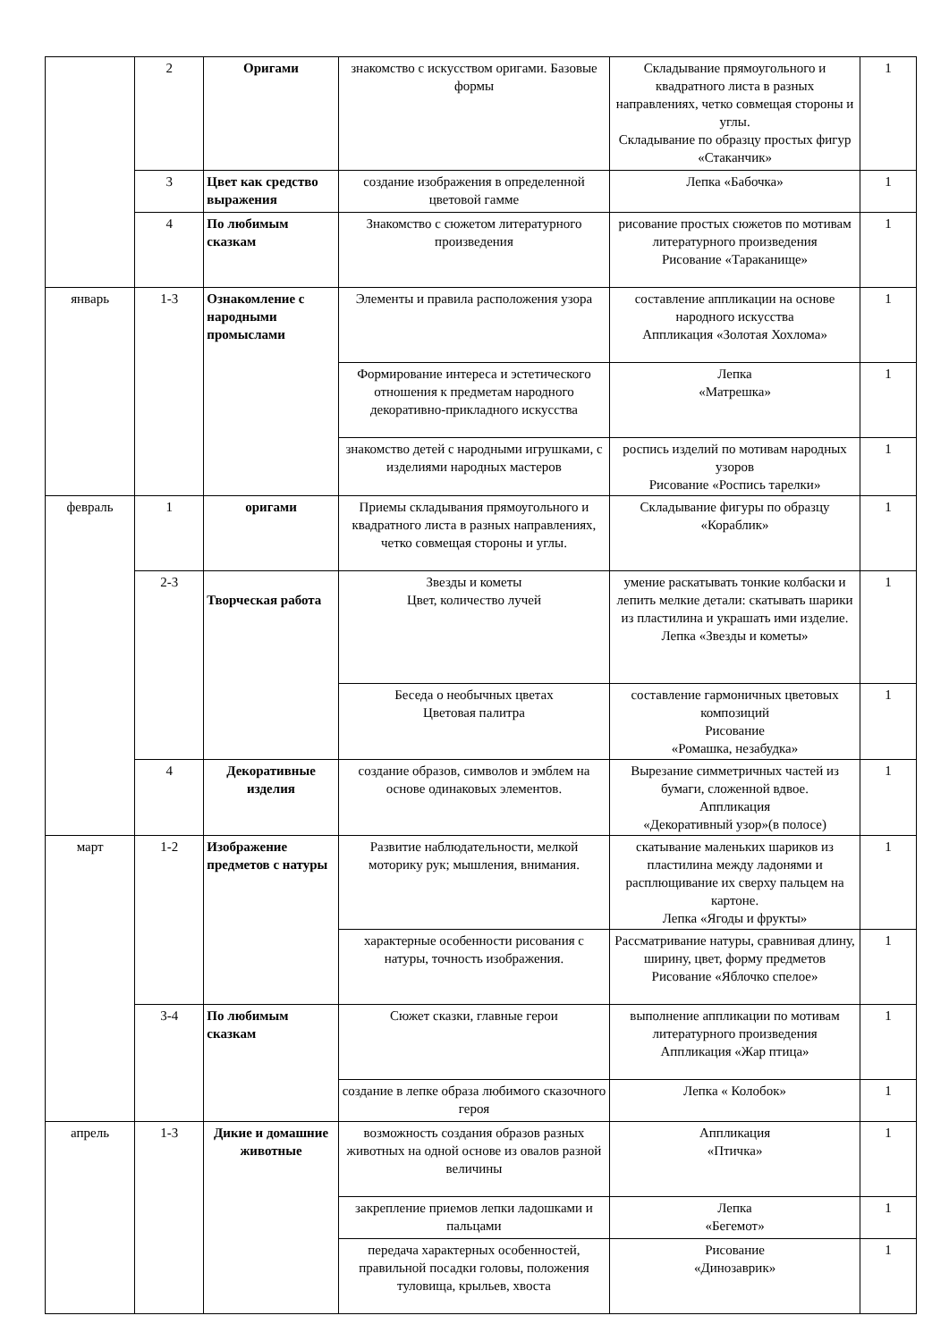| | 2 | Оригами | знакомство с искусством оригами. Базовые формы | Складывание прямоугольного и квадратного листа в разных направлениях, четко совмещая стороны и углы. Складывание по образцу простых фигур «Стаканчик» | 1 |
| | 3 | Цвет как средство выражения | создание изображения в определенной цветовой гамме | Лепка «Бабочка» | 1 |
| | 4 | По любимым сказкам | Знакомство с сюжетом литературного произведения | рисование простых сюжетов по мотивам литературного произведения Рисование «Тараканище» | 1 |
| январь | 1-3 | Ознакомление с народными промыслами | Элементы и правила расположения узора | составление аппликации на основе народного искусства Аппликация «Золотая Хохлома» | 1 |
| | | | Формирование интереса и эстетического отношения к предметам народного декоративно-прикладного искусства | Лепка «Матрешка» | 1 |
| | | | знакомство детей с народными игрушками, с изделиями народных мастеров | роспись изделий по мотивам народных узоров Рисование «Роспись тарелки» | 1 |
| февраль | 1 | оригами | Приемы складывания прямоугольного и квадратного листа в разных направлениях, четко совмещая стороны и углы. | Складывание фигуры по образцу «Кораблик» | 1 |
| | 2-3 | Творческая работа | Звезды и кометы Цвет, количество лучей | умение раскатывать тонкие колбаски и лепить мелкие детали: скатывать шарики из пластилина и украшать ими изделие. Лепка «Звезды и кометы» | 1 |
| | | | Беседа о необычных цветах Цветовая палитра | составление гармоничных цветовых композиций Рисование «Ромашка, незабудка» | 1 |
| | 4 | Декоративные изделия | создание образов, символов и эмблем на основе одинаковых элементов. | Вырезание симметричных частей из бумаги, сложенной вдвое. Аппликация «Декоративный узор»(в полосе) | 1 |
| март | 1-2 | Изображение предметов с натуры | Развитие наблюдательности, мелкой моторику рук; мышления, внимания. | скатывание маленьких шариков из пластилина между ладонями и расплющивание их сверху пальцем на картоне. Лепка «Ягоды и фрукты» | 1 |
| | | | характерные особенности рисования с натуры, точность изображения. | Рассматривание натуры, сравнивая длину, ширину, цвет, форму предметов Рисование «Яблочко спелое» | 1 |
| | 3-4 | По любимым сказкам | Сюжет сказки, главные герои | выполнение аппликации по мотивам литературного произведения Аппликация «Жар птица» | 1 |
| | | | создание в лепке образа любимого сказочного героя | Лепка « Колобок» | 1 |
| апрель | 1-3 | Дикие и домашние животные | возможность создания образов разных животных на одной основе из овалов разной величины | Аппликация «Птичка» | 1 |
| | | | закрепление приемов лепки ладошками и пальцами | Лепка «Бегемот» | 1 |
| | | | передача характерных особенностей, правильной посадки головы, положения туловища, крыльев, хвоста | Рисование «Динозаврик» | 1 |